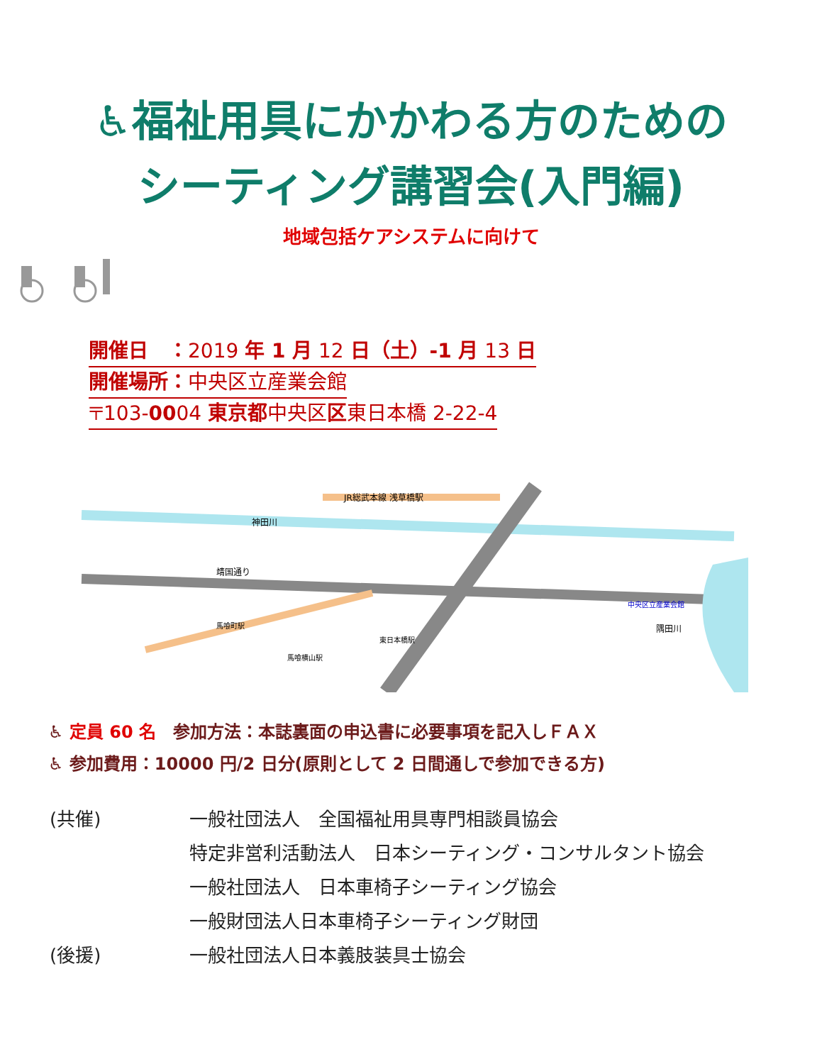♿福祉用具にかかわる方のための
シーティング講習会(入門編)
地域包括ケアシステムに向けて
開催日　：2019 年 1 月 12 日（土）-1 月 13 日
開催場所：中央区立産業会館
〒103-0004 東京都中央区区東日本橋 2-22-4
JR総武本線 浅草橋駅
靖国通り
神田川
隅田川
中央区立産業会館
東日本橋駅
馬喰町駅
馬喰横山駅
♿ 定員 60 名　参加方法：本誌裏面の申込書に必要事項を記入しＦＡＸ
♿ 参加費用：10000 円/2 日分(原則として 2 日間通しで参加できる方)
| (共催) | 一般社団法人 全国福祉用具専門相談員協会 |
| | 特定非営利活動法人 日本シーティング・コンサルタント協会 |
| | 一般社団法人 日本車椅子シーティング協会 |
| | 一般財団法人日本車椅子シーティング財団 |
| (後援) | 一般社団法人日本義肢装具士協会 |